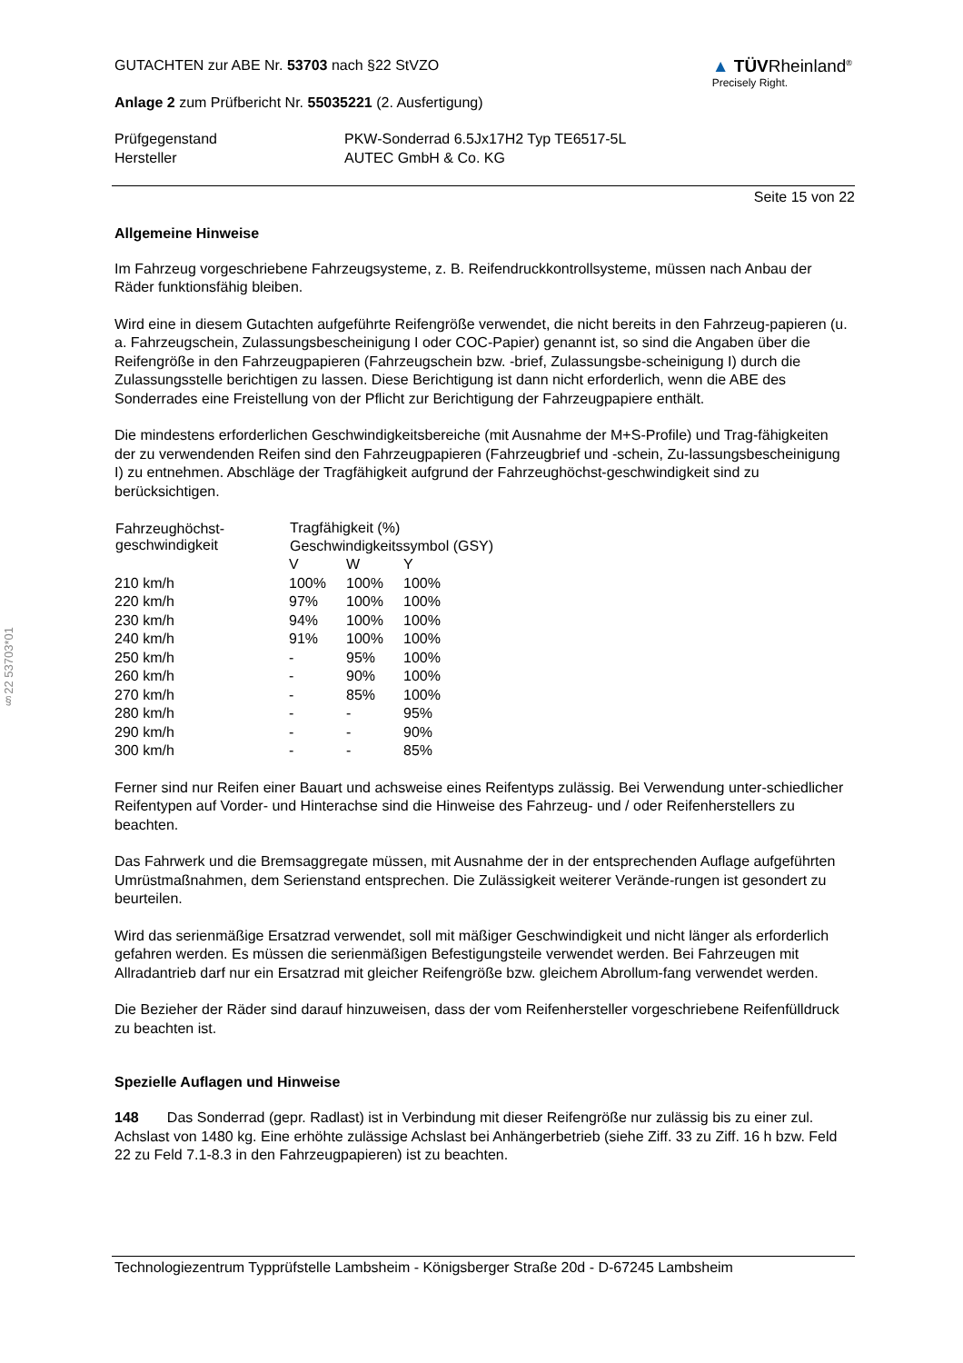§22 53703*01
GUTACHTEN zur ABE Nr. 53703 nach §22 StVZO
Anlage 2 zum Prüfbericht Nr. 55035221 (2. Ausfertigung)
▲ TÜVRheinland<sup>®</sup>
Precisely Right.
| Prüfgegenstand | PKW-Sonderrad 6.5Jx17H2 Typ TE6517-5L |
| Hersteller | AUTEC GmbH & Co. KG |
Seite 15 von 22
Allgemeine Hinweise
Im Fahrzeug vorgeschriebene Fahrzeugsysteme, z. B. Reifendruckkontrollsysteme, müssen nach Anbau der Räder funktionsfähig bleiben.
Wird eine in diesem Gutachten aufgeführte Reifengröße verwendet, die nicht bereits in den Fahrzeug-papieren (u. a. Fahrzeugschein, Zulassungsbescheinigung I oder COC-Papier) genannt ist, so sind die Angaben über die Reifengröße in den Fahrzeugpapieren (Fahrzeugschein bzw. -brief, Zulassungsbe-scheinigung I) durch die Zulassungsstelle berichtigen zu lassen. Diese Berichtigung ist dann nicht erforderlich, wenn die ABE des Sonderrades eine Freistellung von der Pflicht zur Berichtigung der Fahrzeugpapiere enthält.
Die mindestens erforderlichen Geschwindigkeitsbereiche (mit Ausnahme der M+S-Profile) und Trag-fähigkeiten der zu verwendenden Reifen sind den Fahrzeugpapieren (Fahrzeugbrief und -schein, Zu-lassungsbescheinigung I) zu entnehmen. Abschläge der Tragfähigkeit aufgrund der Fahrzeughöchst-geschwindigkeit sind zu berücksichtigen.
| Fahrzeughöchst- geschwindigkeit | Tragfähigkeit (%) | | |
| --- | --- | --- | --- |
| | Geschwindigkeitssymbol (GSY) | | |
| | V | W | Y |
| 210 km/h | 100% | 100% | 100% |
| 220 km/h | 97% | 100% | 100% |
| 230 km/h | 94% | 100% | 100% |
| 240 km/h | 91% | 100% | 100% |
| 250 km/h | - | 95% | 100% |
| 260 km/h | - | 90% | 100% |
| 270 km/h | - | 85% | 100% |
| 280 km/h | - | - | 95% |
| 290 km/h | - | - | 90% |
| 300 km/h | - | - | 85% |
Ferner sind nur Reifen einer Bauart und achsweise eines Reifentyps zulässig. Bei Verwendung unter-schiedlicher Reifentypen auf Vorder- und Hinterachse sind die Hinweise des Fahrzeug- und / oder Reifenherstellers zu beachten.
Das Fahrwerk und die Bremsaggregate müssen, mit Ausnahme der in der entsprechenden Auflage aufgeführten Umrüstmaßnahmen, dem Serienstand entsprechen. Die Zulässigkeit weiterer Verände-rungen ist gesondert zu beurteilen.
Wird das serienmäßige Ersatzrad verwendet, soll mit mäßiger Geschwindigkeit und nicht länger als erforderlich gefahren werden. Es müssen die serienmäßigen Befestigungsteile verwendet werden. Bei Fahrzeugen mit Allradantrieb darf nur ein Ersatzrad mit gleicher Reifengröße bzw. gleichem Abrollum-fang verwendet werden.
Die Bezieher der Räder sind darauf hinzuweisen, dass der vom Reifenhersteller vorgeschriebene Reifenfülldruck zu beachten ist.
Spezielle Auflagen und Hinweise
148 Das Sonderrad (gepr. Radlast) ist in Verbindung mit dieser Reifengröße nur zulässig bis zu einer zul. Achslast von 1480 kg. Eine erhöhte zulässige Achslast bei Anhängerbetrieb (siehe Ziff. 33 zu Ziff. 16 h bzw. Feld 22 zu Feld 7.1-8.3 in den Fahrzeugpapieren) ist zu beachten.
Technologiezentrum Typprüfstelle Lambsheim - Königsberger Straße 20d - D-67245 Lambsheim